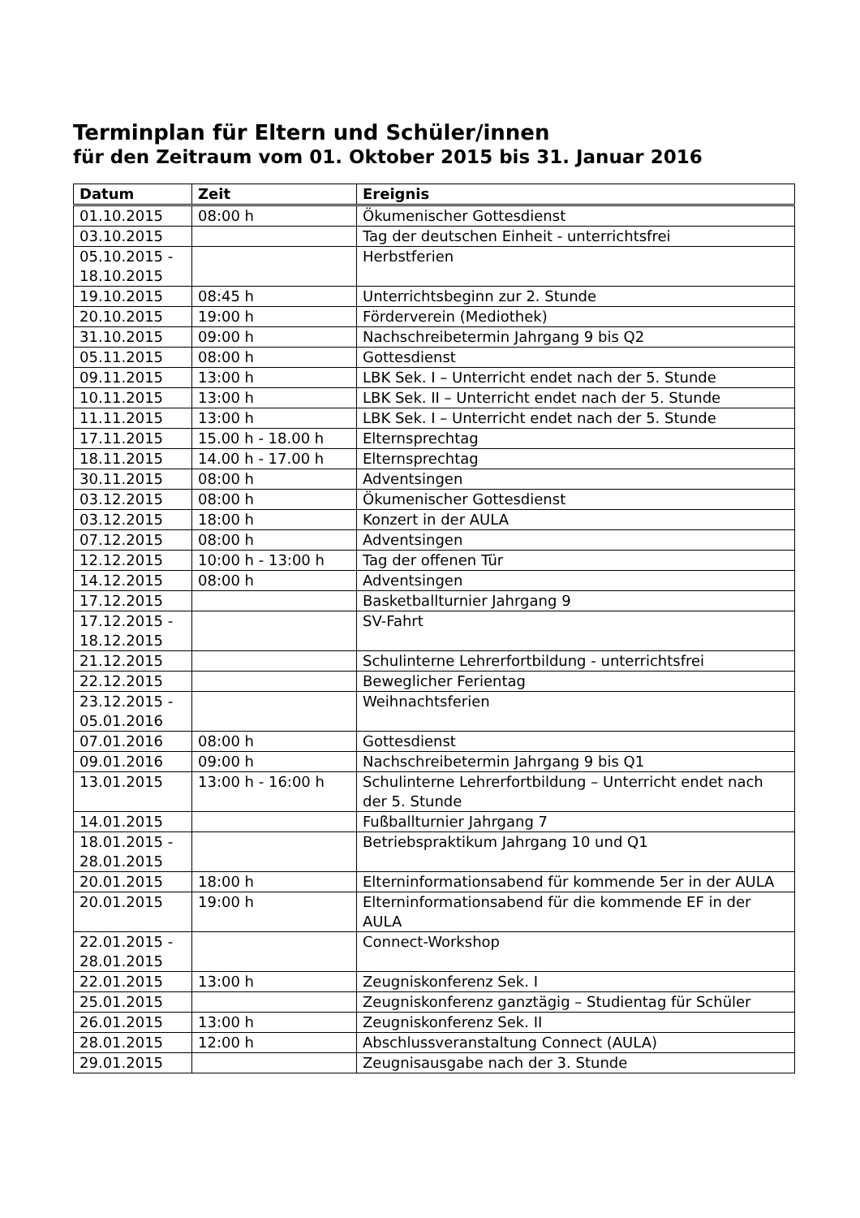Terminplan für Eltern und Schüler/innen
für den Zeitraum vom 01. Oktober 2015 bis 31. Januar 2016
| Datum | Zeit | Ereignis |
| --- | --- | --- |
| 01.10.2015 | 08:00 h | Ökumenischer Gottesdienst |
| 03.10.2015 | | Tag der deutschen Einheit - unterrichtsfrei |
| 05.10.2015 - 18.10.2015 | | Herbstferien |
| 19.10.2015 | 08:45 h | Unterrichtsbeginn zur 2. Stunde |
| 20.10.2015 | 19:00 h | Förderverein (Mediothek) |
| 31.10.2015 | 09:00 h | Nachschreibetermin Jahrgang 9 bis Q2 |
| 05.11.2015 | 08:00 h | Gottesdienst |
| 09.11.2015 | 13:00 h | LBK Sek. I – Unterricht endet nach der 5. Stunde |
| 10.11.2015 | 13:00 h | LBK Sek. II – Unterricht endet nach der 5. Stunde |
| 11.11.2015 | 13:00 h | LBK Sek. I – Unterricht endet nach der 5. Stunde |
| 17.11.2015 | 15.00 h - 18.00 h | Elternsprechtag |
| 18.11.2015 | 14.00 h - 17.00 h | Elternsprechtag |
| 30.11.2015 | 08:00 h | Adventsingen |
| 03.12.2015 | 08:00 h | Ökumenischer Gottesdienst |
| 03.12.2015 | 18:00 h | Konzert in der AULA |
| 07.12.2015 | 08:00 h | Adventsingen |
| 12.12.2015 | 10:00 h - 13:00 h | Tag der offenen Tür |
| 14.12.2015 | 08:00 h | Adventsingen |
| 17.12.2015 | | Basketballturnier Jahrgang 9 |
| 17.12.2015 - 18.12.2015 | | SV-Fahrt |
| 21.12.2015 | | Schulinterne Lehrerfortbildung - unterrichtsfrei |
| 22.12.2015 | | Beweglicher Ferientag |
| 23.12.2015 - 05.01.2016 | | Weihnachtsferien |
| 07.01.2016 | 08:00 h | Gottesdienst |
| 09.01.2016 | 09:00 h | Nachschreibetermin Jahrgang 9 bis Q1 |
| 13.01.2015 | 13:00 h - 16:00 h | Schulinterne Lehrerfortbildung – Unterricht endet nach der 5. Stunde |
| 14.01.2015 | | Fußballturnier Jahrgang 7 |
| 18.01.2015 - 28.01.2015 | | Betriebspraktikum Jahrgang 10 und Q1 |
| 20.01.2015 | 18:00 h | Elterninformationsabend für kommende 5er in der AULA |
| 20.01.2015 | 19:00 h | Elterninformationsabend für die kommende EF in der AULA |
| 22.01.2015 - 28.01.2015 | | Connect-Workshop |
| 22.01.2015 | 13:00 h | Zeugniskonferenz Sek. I |
| 25.01.2015 | | Zeugniskonferenz ganztägig – Studientag für Schüler |
| 26.01.2015 | 13:00 h | Zeugniskonferenz Sek. II |
| 28.01.2015 | 12:00 h | Abschlussveranstaltung Connect (AULA) |
| 29.01.2015 | | Zeugnisausgabe nach der 3. Stunde |